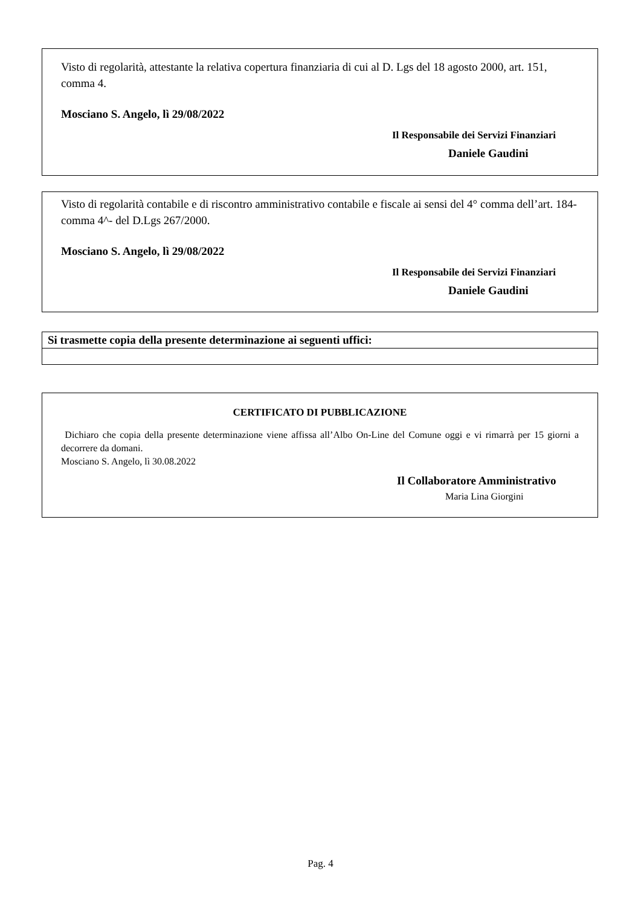Visto di regolarità, attestante la relativa copertura finanziaria di cui al D. Lgs del 18 agosto 2000, art. 151, comma 4.
Mosciano S. Angelo, lì 29/08/2022
Il Responsabile dei Servizi Finanziari
Daniele Gaudini
Visto di regolarità contabile e di riscontro amministrativo contabile e fiscale ai sensi del 4° comma dell’art. 184- comma 4^- del D.Lgs 267/2000.
Mosciano S. Angelo, lì 29/08/2022
Il Responsabile dei Servizi Finanziari
Daniele Gaudini
| Si trasmette copia della presente determinazione ai seguenti uffici: |
| --- |
CERTIFICATO DI PUBBLICAZIONE
Dichiaro che copia della presente determinazione viene affissa all’Albo On-Line del Comune oggi e vi rimarrà per 15 giorni a decorrere da domani.
Mosciano S. Angelo, lì 30.08.2022
Il Collaboratore Amministrativo
Maria Lina Giorgini
Pag. 4